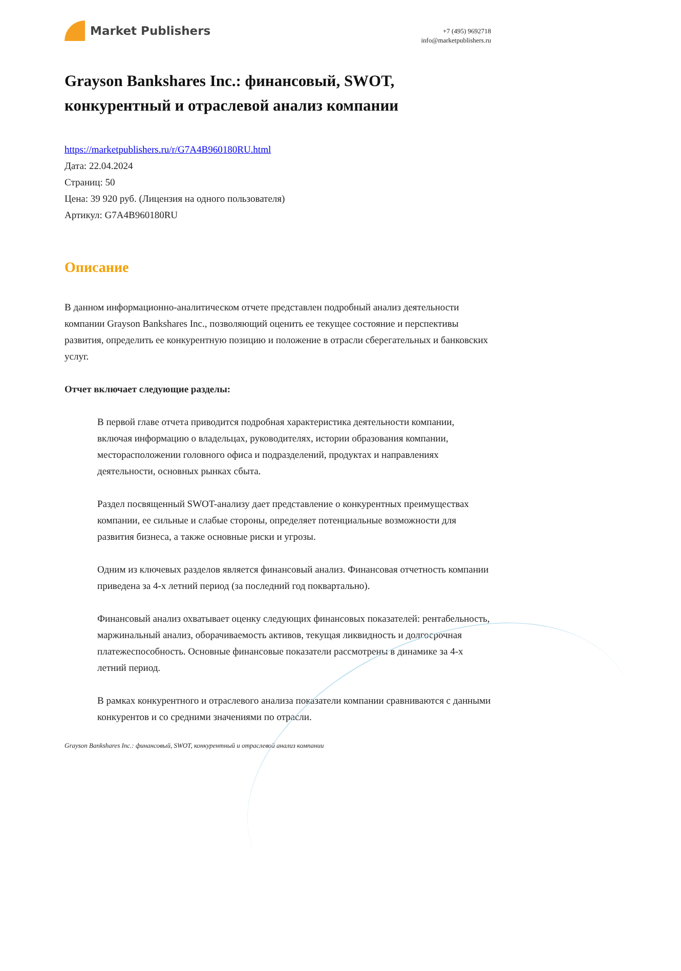Market Publishers
+7 (495) 9692718
info@marketpublishers.ru
Grayson Bankshares Inc.: финансовый, SWOT, конкурентный и отраслевой анализ компании
https://marketpublishers.ru/r/G7A4B960180RU.html
Дата: 22.04.2024
Страниц: 50
Цена: 39 920 руб. (Лицензия на одного пользователя)
Артикул: G7A4B960180RU
Описание
В данном информационно-аналитическом отчете представлен подробный анализ деятельности компании Grayson Bankshares Inc., позволяющий оценить ее текущее состояние и перспективы развития, определить ее конкурентную позицию и положение в отрасли сберегательных и банковских услуг.
Отчет включает следующие разделы:
В первой главе отчета приводится подробная характеристика деятельности компании, включая информацию о владельцах, руководителях, истории образования компании, месторасположении головного офиса и подразделений, продуктах и направлениях деятельности, основных рынках сбыта.
Раздел посвященный SWOT-анализу дает представление о конкурентных преимуществах компании, ее сильные и слабые стороны, определяет потенциальные возможности для развития бизнеса, а также основные риски и угрозы.
Одним из ключевых разделов является финансовый анализ. Финансовая отчетность компании приведена за 4-х летний период (за последний год поквартально).
Финансовый анализ охватывает оценку следующих финансовых показателей: рентабельность, маржинальный анализ, оборачиваемость активов, текущая ликвидность и долгосрочная платежеспособность. Основные финансовые показатели рассмотрены в динамике за 4-х летний период.
В рамках конкурентного и отраслевого анализа показатели компании сравниваются с данными конкурентов и со средними значениями по отрасли.
Grayson Bankshares Inc.: финансовый, SWOT, конкурентный и отраслевой анализ компании